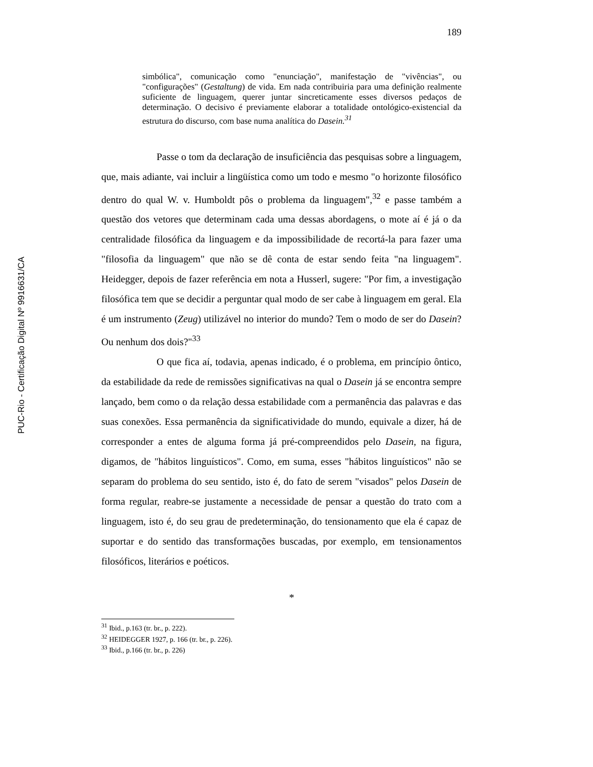PUC-Rio - Certificação Digital Nº 9916631/CA
189
simbólica", comunicação como "enunciação", manifestação de "vivências", ou "configurações" (Gestaltung) de vida. Em nada contribuiria para uma definição realmente suficiente de linguagem, querer juntar sincreticamente esses diversos pedaços de determinação. O decisivo é previamente elaborar a totalidade ontológico-existencial da estrutura do discurso, com base numa analítica do Dasein.<sup>31</sup>
Passe o tom da declaração de insuficiência das pesquisas sobre a linguagem, que, mais adiante, vai incluir a lingüística como um todo e mesmo "o horizonte filosófico dentro do qual W. v. Humboldt pôs o problema da linguagem",<sup>32</sup> e passe também a questão dos vetores que determinam cada uma dessas abordagens, o mote aí é já o da centralidade filosófica da linguagem e da impossibilidade de recortá-la para fazer uma "filosofia da linguagem" que não se dê conta de estar sendo feita "na linguagem". Heidegger, depois de fazer referência em nota a Husserl, sugere: "Por fim, a investigação filosófica tem que se decidir a perguntar qual modo de ser cabe à linguagem em geral. Ela é um instrumento (Zeug) utilizável no interior do mundo? Tem o modo de ser do Dasein? Ou nenhum dos dois?"<sup>33</sup>
O que fica aí, todavia, apenas indicado, é o problema, em princípio ôntico, da estabilidade da rede de remissões significativas na qual o Dasein já se encontra sempre lançado, bem como o da relação dessa estabilidade com a permanência das palavras e das suas conexões. Essa permanência da significatividade do mundo, equivale a dizer, há de corresponder a entes de alguma forma já pré-compreendidos pelo Dasein, na figura, digamos, de "hábitos linguísticos". Como, em suma, esses "hábitos linguísticos" não se separam do problema do seu sentido, isto é, do fato de serem "visados" pelos Dasein de forma regular, reabre-se justamente a necessidade de pensar a questão do trato com a linguagem, isto é, do seu grau de predeterminação, do tensionamento que ela é capaz de suportar e do sentido das transformações buscadas, por exemplo, em tensionamentos filosóficos, literários e poéticos.
*
<sup>31</sup> Ibid., p.163 (tr. br., p. 222).
<sup>32</sup> HEIDEGGER 1927, p. 166 (tr. br., p. 226).
<sup>33</sup> Ibid., p.166 (tr. br., p. 226)